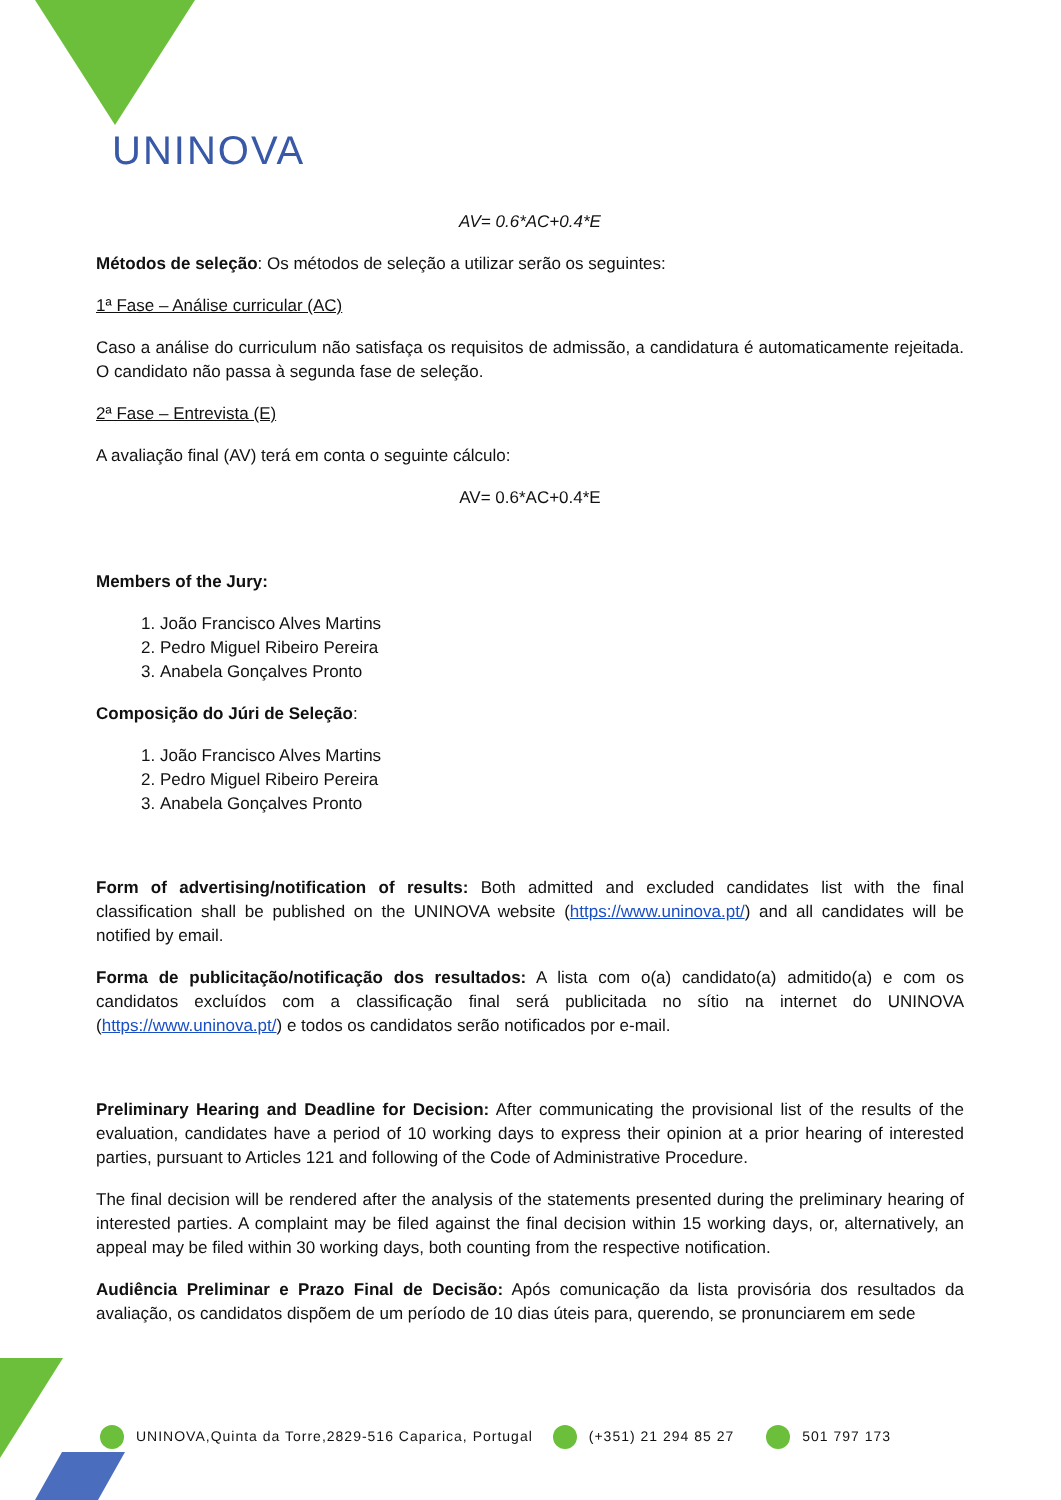UNINOVA
AV= 0.6*AC+0.4*E
Métodos de seleção: Os métodos de seleção a utilizar serão os seguintes:
1ª Fase – Análise curricular (AC)
Caso a análise do curriculum não satisfaça os requisitos de admissão, a candidatura é automaticamente rejeitada. O candidato não passa à segunda fase de seleção.
2ª Fase – Entrevista (E)
A avaliação final (AV) terá em conta o seguinte cálculo:
AV= 0.6*AC+0.4*E
Members of the Jury:
1. João Francisco Alves Martins
2. Pedro Miguel Ribeiro Pereira
3. Anabela Gonçalves Pronto
Composição do Júri de Seleção:
1. João Francisco Alves Martins
2. Pedro Miguel Ribeiro Pereira
3. Anabela Gonçalves Pronto
Form of advertising/notification of results: Both admitted and excluded candidates list with the final classification shall be published on the UNINOVA website (https://www.uninova.pt/) and all candidates will be notified by email.
Forma de publicitação/notificação dos resultados: A lista com o(a) candidato(a) admitido(a) e com os candidatos excluídos com a classificação final será publicitada no sítio na internet do UNINOVA (https://www.uninova.pt/) e todos os candidatos serão notificados por e-mail.
Preliminary Hearing and Deadline for Decision: After communicating the provisional list of the results of the evaluation, candidates have a period of 10 working days to express their opinion at a prior hearing of interested parties, pursuant to Articles 121 and following of the Code of Administrative Procedure.
The final decision will be rendered after the analysis of the statements presented during the preliminary hearing of interested parties. A complaint may be filed against the final decision within 15 working days, or, alternatively, an appeal may be filed within 30 working days, both counting from the respective notification.
Audiência Preliminar e Prazo Final de Decisão: Após comunicação da lista provisória dos resultados da avaliação, os candidatos dispõem de um período de 10 dias úteis para, querendo, se pronunciarem em sede
UNINOVA,Quinta da Torre,2829-516 Caparica, Portugal (+351) 21 294 85 27 501 797 173